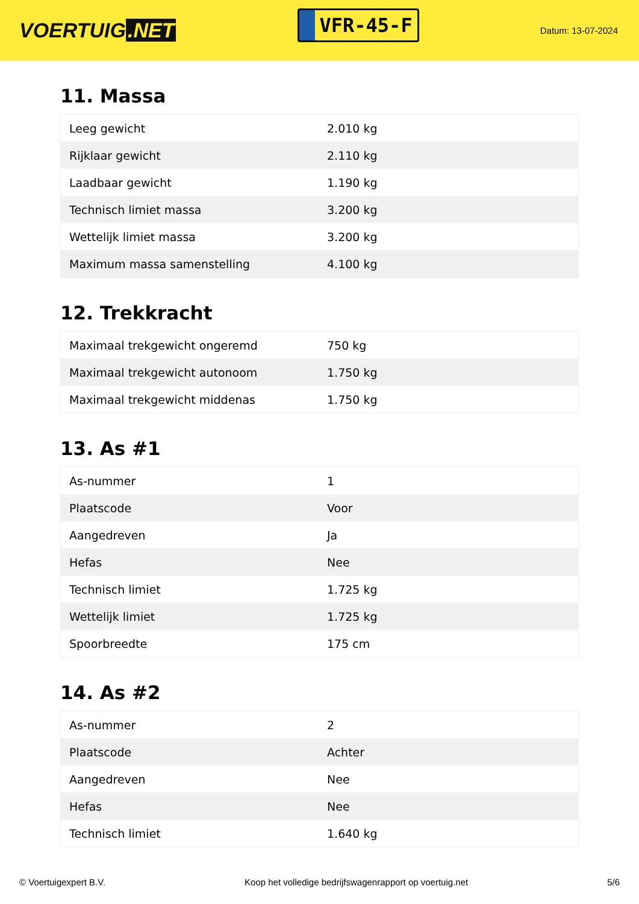VOERTUIG.NET
VFR-45-F
Datum: 13-07-2024
11. Massa
| Leeg gewicht | 2.010 kg |
| Rijklaar gewicht | 2.110 kg |
| Laadbaar gewicht | 1.190 kg |
| Technisch limiet massa | 3.200 kg |
| Wettelijk limiet massa | 3.200 kg |
| Maximum massa samenstelling | 4.100 kg |
12. Trekkracht
| Maximaal trekgewicht ongeremd | 750 kg |
| Maximaal trekgewicht autonoom | 1.750 kg |
| Maximaal trekgewicht middenas | 1.750 kg |
13. As #1
| As-nummer | 1 |
| Plaatscode | Voor |
| Aangedreven | Ja |
| Hefas | Nee |
| Technisch limiet | 1.725 kg |
| Wettelijk limiet | 1.725 kg |
| Spoorbreedte | 175 cm |
14. As #2
| As-nummer | 2 |
| Plaatscode | Achter |
| Aangedreven | Nee |
| Hefas | Nee |
| Technisch limiet | 1.640 kg |
© Voertuigexpert B.V. Koop het volledige bedrijfswagenrapport op voertuig.net 5/6